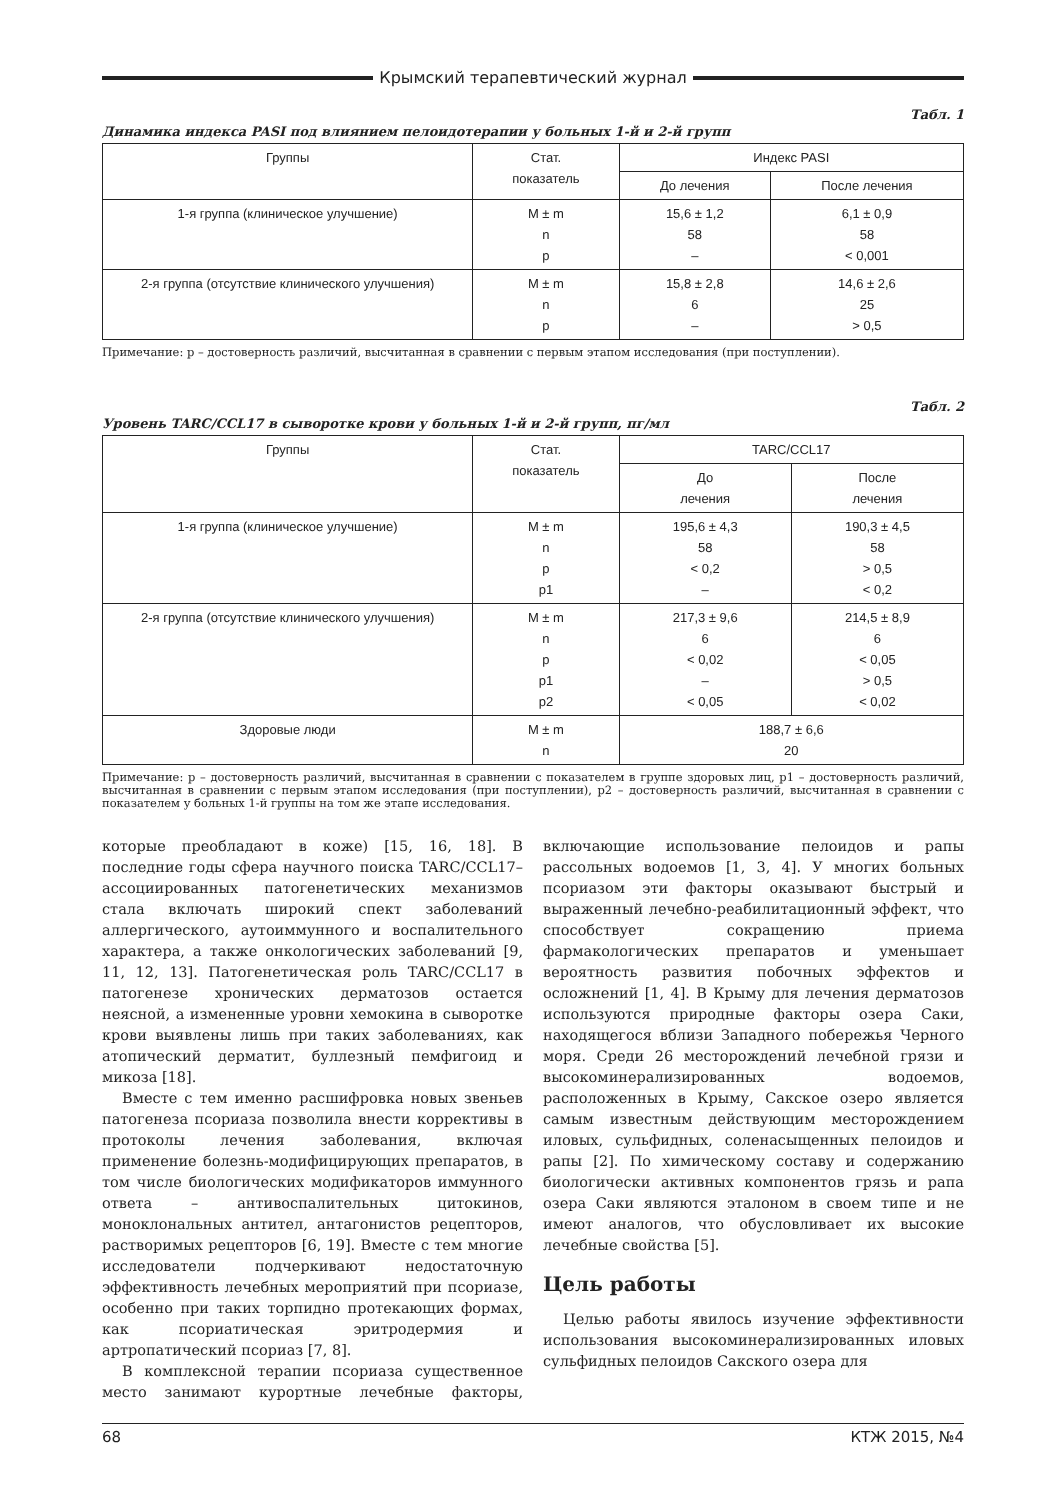Крымский терапевтический журнал
Табл. 1
Динамика индекса PASI под влиянием пелоидотерапии у больных 1-й и 2-й групп
| Группы | Стат. показатель | Индекс PASI | |
| --- | --- | --- | --- |
| | | До лечения | После лечения |
| 1-я группа (клиническое улучшение) | M ± m n p | 15,6 ± 1,2 58 – | 6,1 ± 0,9 58 < 0,001 |
| 2-я группа (отсутствие клинического улучшения) | M ± m n p | 15,8 ± 2,8 6 – | 14,6 ± 2,6 25 > 0,5 |
Примечание: р – достоверность различий, высчитанная в сравнении с первым этапом исследования (при поступлении).
Табл. 2
Уровень TARC/CCL17 в сыворотке крови у больных 1-й и 2-й групп, пг/мл
| Группы | Стат. показатель | TARC/CCL17 | |
| --- | --- | --- | --- |
| | | До лечения | После лечения |
| 1-я группа (клиническое улучшение) | M ± m n p p1 | 195,6 ± 4,3 58 < 0,2 – | 190,3 ± 4,5 58 > 0,5 < 0,2 |
| 2-я группа (отсутствие клинического улучшения) | M ± m n p p1 p2 | 217,3 ± 9,6 6 < 0,02 – < 0,05 | 214,5 ± 8,9 6 < 0,05 > 0,5 < 0,02 |
| Здоровые люди | M ± m n | 188,7 ± 6,6 20 | |
Примечание: р – достоверность различий, высчитанная в сравнении с показателем в группе здоровых лиц, р1 – достоверность различий, высчитанная в сравнении с первым этапом исследования (при поступлении), р2 – достоверность различий, высчитанная в сравнении с показателем у больных 1-й группы на том же этапе исследования.
которые преобладают в коже) [15, 16, 18]. В последние годы сфера научного поиска TARC/CCL17–ассоциированных патогенетических механизмов стала включать широкий спект заболеваний аллергического, аутоиммунного и воспалительного характера, а также онкологических заболеваний [9, 11, 12, 13]. Патогенетическая роль TARC/CCL17 в патогенезе хронических дерматозов остается неясной, а измененные уровни хемокина в сыворотке крови выявлены лишь при таких заболеваниях, как атопический дерматит, буллезный пемфигоид и микоза [18].
Вместе с тем именно расшифровка новых звеньев патогенеза псориаза позволила внести коррективы в протоколы лечения заболевания, включая применение болезнь-модифицирующих препаратов, в том числе биологических модификаторов иммунного ответа – антивоспалительных цитокинов, моноклональных антител, антагонистов рецепторов, растворимых рецепторов [6, 19]. Вместе с тем многие исследователи подчеркивают недостаточную эффективность лечебных мероприятий при псориазе, особенно при таких торпидно протекающих формах, как псориатическая эритродермия и артропатический псориаз [7, 8].
В комплексной терапии псориаза существенное место занимают курортные лечебные факторы, включающие использование пелоидов и рапы рассольных водоемов [1, 3, 4]. У многих больных псориазом эти факторы оказывают быстрый и выраженный лечебно-реабилитационный эффект, что способствует сокращению приема фармакологических препаратов и уменьшает вероятность развития побочных эффектов и осложнений [1, 4]. В Крыму для лечения дерматозов используются природные факторы озера Саки, находящегося вблизи Западного побережья Черного моря. Среди 26 месторождений лечебной грязи и высокоминерализированных водоемов, расположенных в Крыму, Сакское озеро является самым известным действующим месторождением иловых, сульфидных, соленасыщенных пелоидов и рапы [2]. По химическому составу и содержанию биологически активных компонентов грязь и рапа озера Саки являются эталоном в своем типе и не имеют аналогов, что обусловливает их высокие лечебные свойства [5].
Цель работы
Целью работы явилось изучение эффективности использования высокоминерализированных иловых сульфидных пелоидов Сакского озера для
68 КТЖ 2015, №4